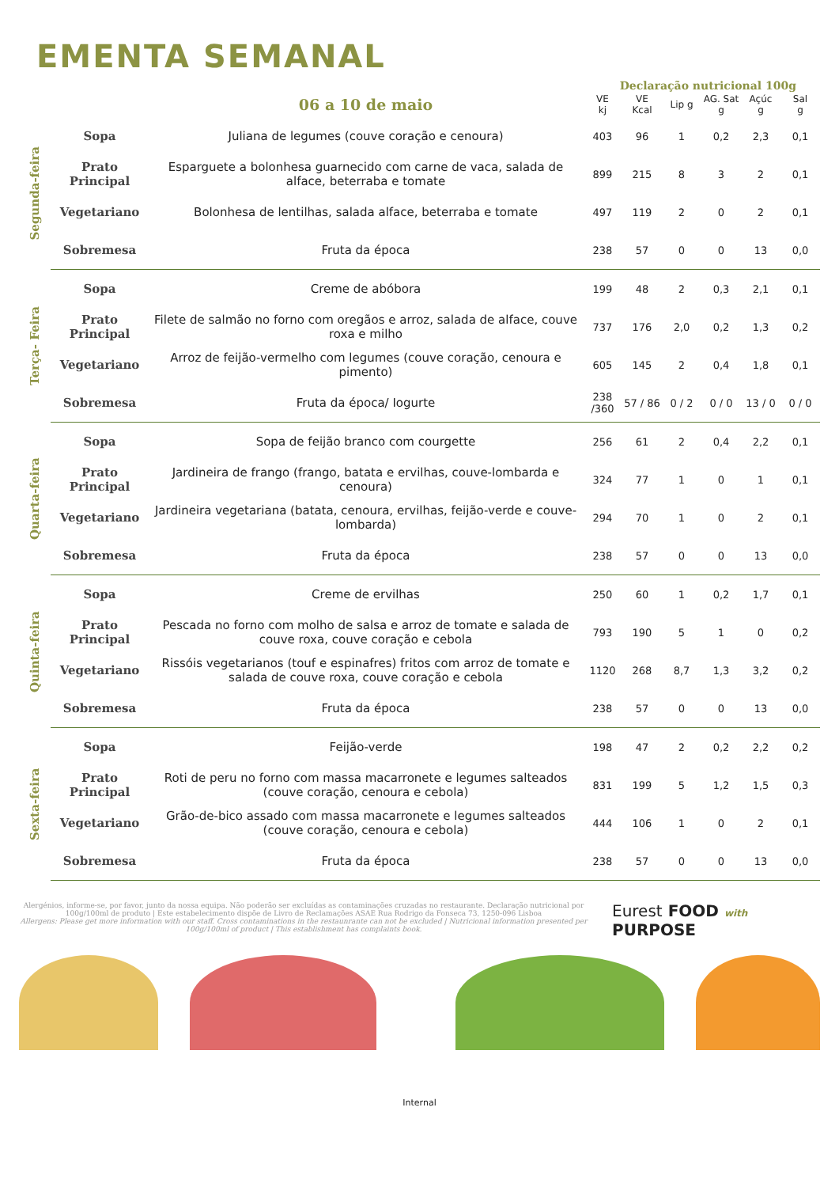EMENTA SEMANAL
Declaração nutricional 100g
| | | 06 a 10 de maio | VE kj | VE Kcal | Lip g | AG. Sat g | Açúc g | Sal g |
| --- | --- | --- | --- | --- | --- | --- | --- | --- |
| Segunda-feira | Sopa | Juliana de legumes (couve coração e cenoura) | 403 | 96 | 1 | 0,2 | 2,3 | 0,1 |
| | Prato Principal | Esparguete a bolonhesa guarnecido com carne de vaca, salada de alface, beterraba e tomate | 899 | 215 | 8 | 3 | 2 | 0,1 |
| | Vegetariano | Bolonhesa de lentilhas, salada alface, beterraba e tomate | 497 | 119 | 2 | 0 | 2 | 0,1 |
| | Sobremesa | Fruta da época | 238 | 57 | 0 | 0 | 13 | 0,0 |
| Terça- Feira | Sopa | Creme de abóbora | 199 | 48 | 2 | 0,3 | 2,1 | 0,1 |
| | Prato Principal | Filete de salmão no forno com oregãos e arroz, salada de alface, couve roxa e milho | 737 | 176 | 2,0 | 0,2 | 1,3 | 0,2 |
| | Vegetariano | Arroz de feijão-vermelho com legumes (couve coração, cenoura e pimento) | 605 | 145 | 2 | 0,4 | 1,8 | 0,1 |
| | Sobremesa | Fruta da época/ Iogurte | 238 /360 | 57 / 86 | 0 / 2 | 0 / 0 | 13 / 0 | 0 / 0 |
| Quarta-feira | Sopa | Sopa de feijão branco com courgette | 256 | 61 | 2 | 0,4 | 2,2 | 0,1 |
| | Prato Principal | Jardineira de frango (frango, batata e ervilhas, couve-lombarda e cenoura) | 324 | 77 | 1 | 0 | 1 | 0,1 |
| | Vegetariano | Jardineira vegetariana (batata, cenoura, ervilhas, feijão-verde e couve-lombarda) | 294 | 70 | 1 | 0 | 2 | 0,1 |
| | Sobremesa | Fruta da época | 238 | 57 | 0 | 0 | 13 | 0,0 |
| Quinta-feira | Sopa | Creme de ervilhas | 250 | 60 | 1 | 0,2 | 1,7 | 0,1 |
| | Prato Principal | Pescada no forno com molho de salsa e arroz de tomate e salada de couve roxa, couve coração e cebola | 793 | 190 | 5 | 1 | 0 | 0,2 |
| | Vegetariano | Rissóis vegetarianos (touf e espinafres) fritos com arroz de tomate e salada de couve roxa, couve coração e cebola | 1120 | 268 | 8,7 | 1,3 | 3,2 | 0,2 |
| | Sobremesa | Fruta da época | 238 | 57 | 0 | 0 | 13 | 0,0 |
| Sexta-feira | Sopa | Feijão-verde | 198 | 47 | 2 | 0,2 | 2,2 | 0,2 |
| | Prato Principal | Roti de peru no forno com massa macarronete e legumes salteados (couve coração, cenoura e cebola) | 831 | 199 | 5 | 1,2 | 1,5 | 0,3 |
| | Vegetariano | Grão-de-bico assado com massa macarronete e legumes salteados (couve coração, cenoura e cebola) | 444 | 106 | 1 | 0 | 2 | 0,1 |
| | Sobremesa | Fruta da época | 238 | 57 | 0 | 0 | 13 | 0,0 |
Alergénios, informe-se, por favor, junto da nossa equipa. Não poderão ser excluídas as contaminações cruzadas no restaurante. Declaração nutricional por 100g/100ml de produto | Este estabelecimento dispõe de Livro de Reclamações ASAE Rua Rodrigo da Fonseca 73, 1250-096 Lisboa
Allergens: Please get more information with our staff. Cross contaminations in the restaunrante can not be excluded | Nutricional information presented per 100g/100ml of product | This establishment has complaints book.
Eurest FOOD with
PURPOSE
Internal